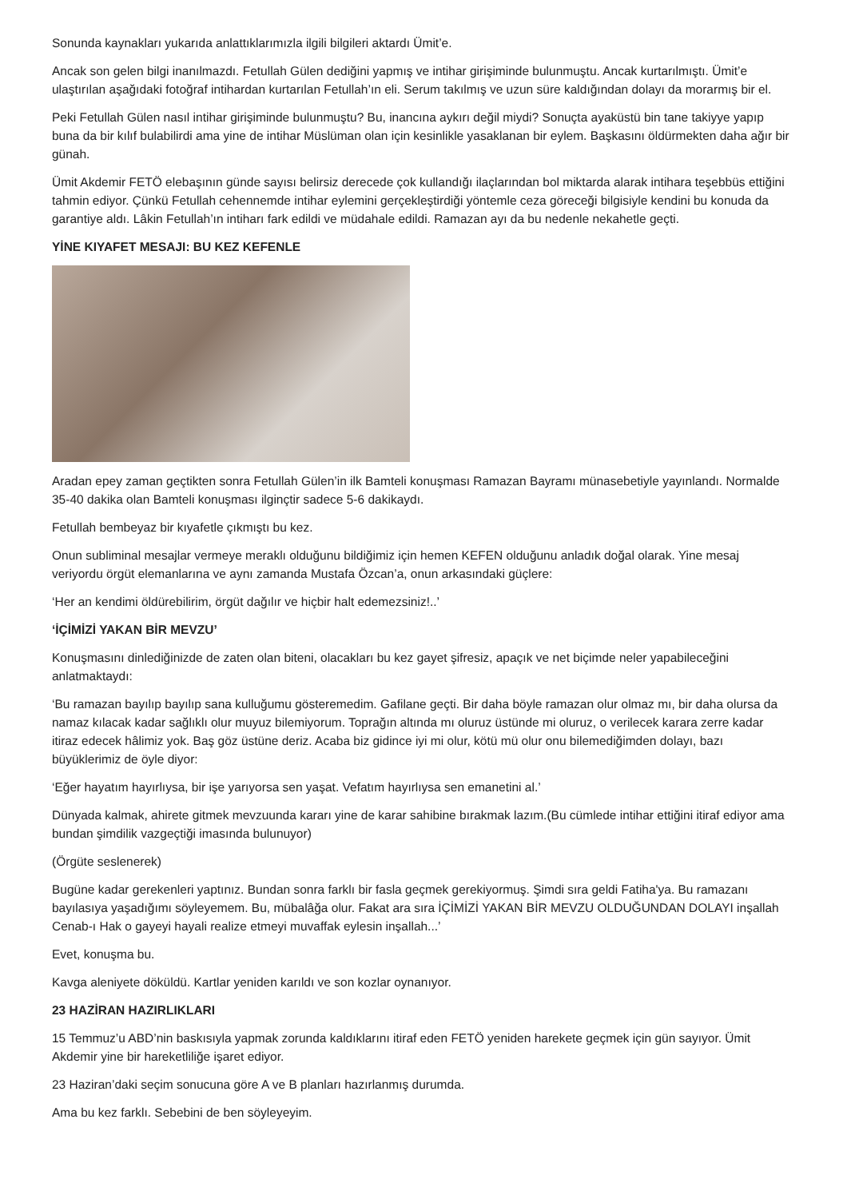Sonunda kaynakları yukarıda anlattıklarımızla ilgili bilgileri aktardı Ümit’e.
Ancak son gelen bilgi inanılmazdı. Fetullah Gülen dediğini yapmış ve intihar girişiminde bulunmuştu. Ancak kurtarılmıştı. Ümit’e ulaştırılan aşağıdaki fotoğraf intihardan kurtarılan Fetullah’ın eli. Serum takılmış ve uzun süre kaldığından dolayı da morarmış bir el.
Peki Fetullah Gülen nasıl intihar girişiminde bulunmuştu? Bu, inancına aykırı değil miydi? Sonuçta ayaküstü bin tane takiyye yapıp buna da bir kılıf bulabilirdi ama yine de intihar Müslüman olan için kesinlikle yasaklanan bir eylem. Başkasını öldürmekten daha ağır bir günah.
Ümit Akdemir FETÖ elebaşının günde sayısı belirsiz derecede çok kullandığı ilaçlarından bol miktarda alarak intihara teşebbüs ettiğini tahmin ediyor. Çünkü Fetullah cehennemde intihar eylemini gerçekleştirdiği yöntemle ceza göreceği bilgisiyle kendini bu konuda da garantiye aldı. Lâkin Fetullah’ın intiharı fark edildi ve müdahale edildi. Ramazan ayı da bu nedenle nekahetle geçti.
YİNE KIYAFET MESAJI: BU KEZ KEFENLE
Aradan epey zaman geçtikten sonra Fetullah Gülen’in ilk Bamteli konuşması Ramazan Bayramı münasebetiyle yayınlandı. Normalde 35-40 dakika olan Bamteli konuşması ilginçtir sadece 5-6 dakikaydı.
Fetullah bembeyaz bir kıyafetle çıkmıştı bu kez.
Onun subliminal mesajlar vermeye meraklı olduğunu bildiğimiz için hemen KEFEN olduğunu anladık doğal olarak. Yine mesaj veriyordu örgüt elemanlarına ve aynı zamanda Mustafa Özcan’a, onun arkasındaki güçlere:
‘Her an kendimi öldürebilirim, örgüt dağılır ve hiçbir halt edemezsiniz!..’
‘İÇİMİZİ YAKAN BİR MEVZU’
Konuşmasını dinlediğinizde de zaten olan biteni, olacakları bu kez gayet şifresiz, apaçık ve net biçimde neler yapabileceğini anlatmaktaydı:
‘Bu ramazan bayılıp bayılıp sana kulluğumu gösteremedim. Gafilane geçti. Bir daha böyle ramazan olur olmaz mı, bir daha olursa da namaz kılacak kadar sağlıklı olur muyuz bilemiyorum. Toprağın altında mı oluruz üstünde mi oluruz, o verilecek karara zerre kadar itiraz edecek hâlimiz yok. Baş göz üstüne deriz. Acaba biz gidince iyi mi olur, kötü mü olur onu bilemediğimden dolayı, bazı büyüklerimiz de öyle diyor:
‘Eğer hayatım hayırlıysa, bir işe yarıyorsa sen yaşat. Vefatım hayırlıysa sen emanetini al.’
Dünyada kalmak, ahirete gitmek mevzuunda kararı yine de karar sahibine bırakmak lazım.(Bu cümlede intihar ettiğini itiraf ediyor ama bundan şimdilik vazgeçtiği imasında bulunuyor)
(Örgüte seslenerek)
Bugüne kadar gerekenleri yaptınız. Bundan sonra farklı bir fasla geçmek gerekiyormuş. Şimdi sıra geldi Fatiha'ya. Bu ramazanı bayılasıya yaşadığımı söyleyemem. Bu, mübalâğa olur. Fakat ara sıra İÇİMİZİ YAKAN BİR MEVZU OLDUĞUNDAN DOLAYI inşallah Cenab-ı Hak o gayeyi hayali realize etmeyi muvaffak eylesin inşallah...’
Evet, konuşma bu.
Kavga aleniyete döküldü. Kartlar yeniden karıldı ve son kozlar oynanıyor.
23 HAZİRAN HAZIRLIKLARI
15 Temmuz’u ABD’nin baskısıyla yapmak zorunda kaldıklarını itiraf eden FETÖ yeniden harekete geçmek için gün sayıyor. Ümit Akdemir yine bir hareketliliğe işaret ediyor.
23 Haziran’daki seçim sonucuna göre A ve B planları hazırlanmış durumda.
Ama bu kez farklı. Sebebini de ben söyleyeyim.